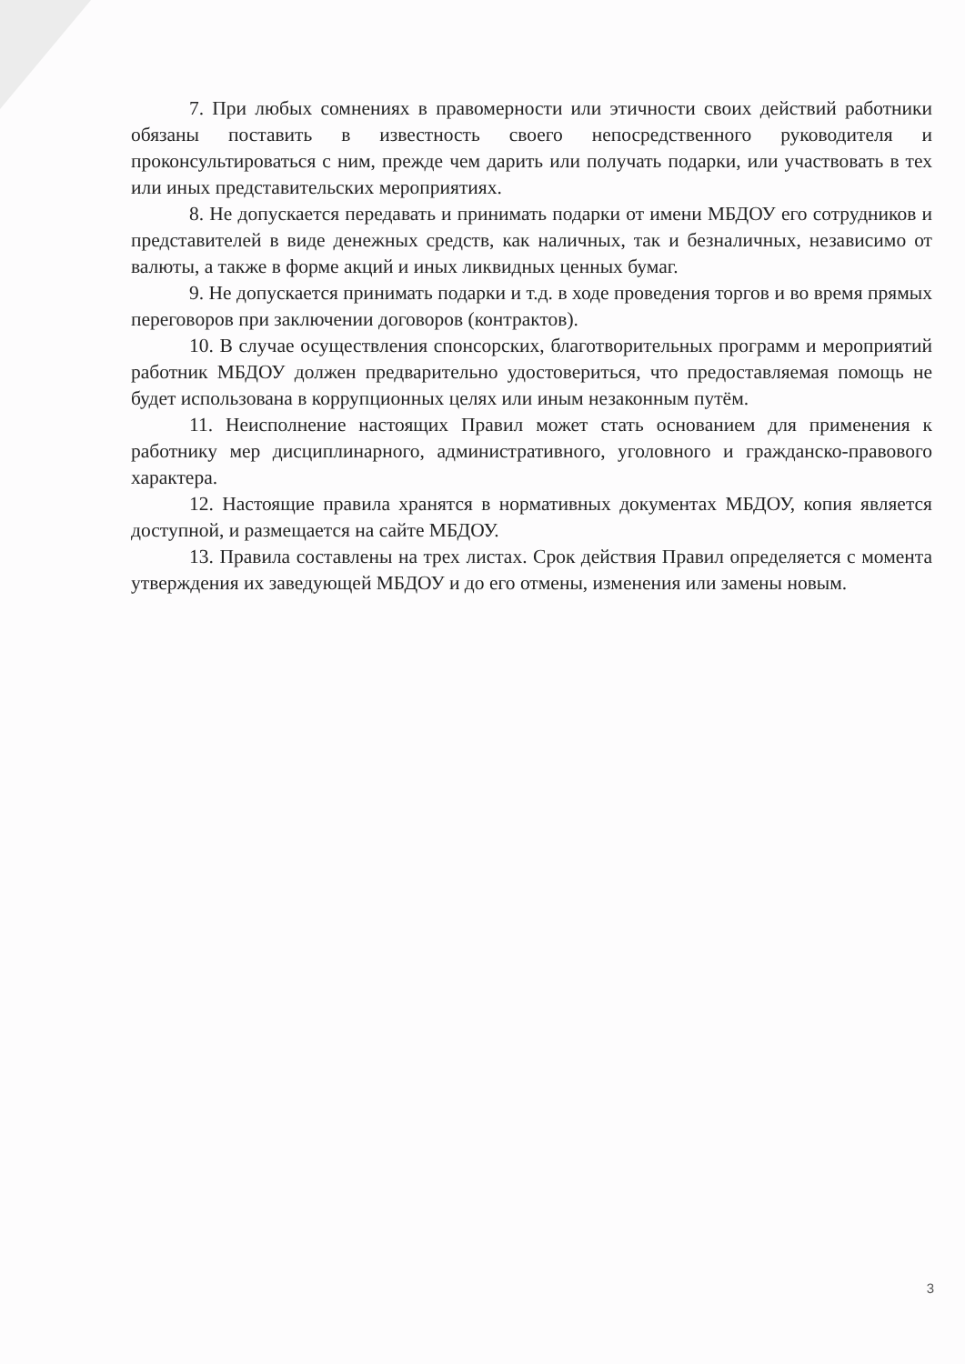7. При любых сомнениях в правомерности или этичности своих действий работники обязаны поставить в известность своего непосредственного руководителя и проконсультироваться с ним, прежде чем дарить или получать подарки, или участвовать в тех или иных представительских мероприятиях.
8. Не допускается передавать и принимать подарки от имени МБДОУ его сотрудников и представителей в виде денежных средств, как наличных, так и безналичных, независимо от валюты, а также в форме акций и иных ликвидных ценных бумаг.
9. Не допускается принимать подарки и т.д. в ходе проведения торгов и во время прямых переговоров при заключении договоров (контрактов).
10. В случае осуществления спонсорских, благотворительных программ и мероприятий работник МБДОУ должен предварительно удостовериться, что предоставляемая помощь не будет использована в коррупционных целях или иным незаконным путём.
11. Неисполнение настоящих Правил может стать основанием для применения к работнику мер дисциплинарного, административного, уголовного и гражданско-правового характера.
12. Настоящие правила хранятся в нормативных документах МБДОУ, копия является доступной, и размещается на сайте МБДОУ.
13. Правила составлены на трех листах. Срок действия Правил определяется с момента утверждения их заведующей МБДОУ и до его отмены, изменения или замены новым.
3